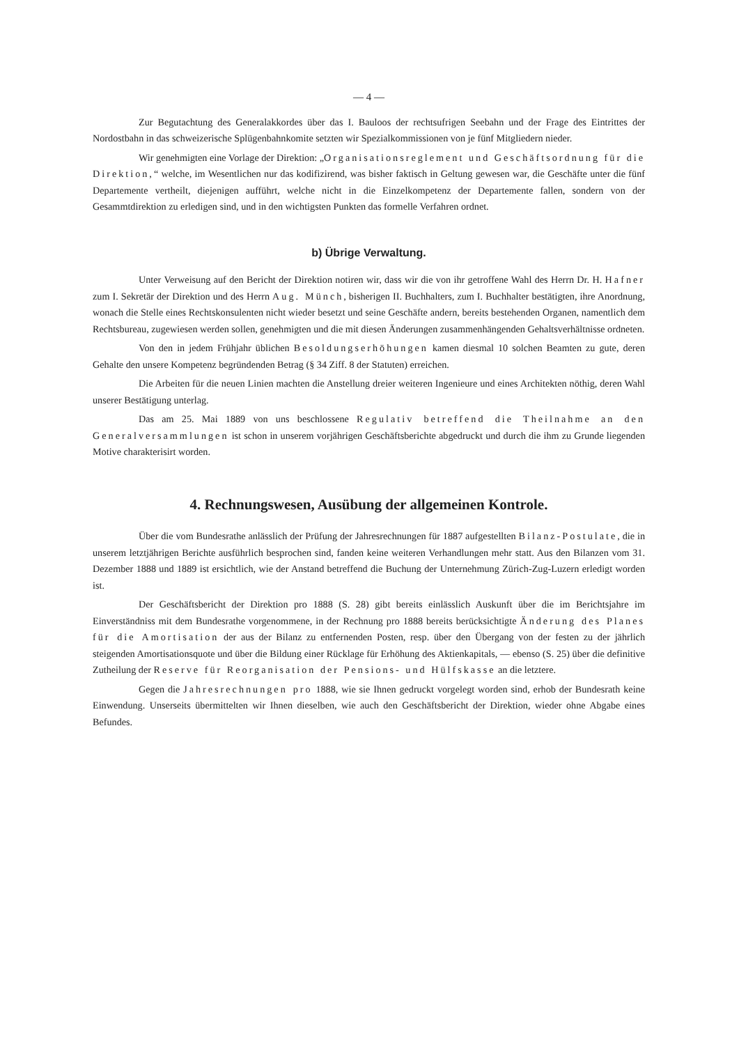— 4 —
Zur Begutachtung des Generalakkordes über das I. Bauloos der rechtsufrigen Seebahn und der Frage des Eintrittes der Nordostbahn in das schweizerische Splügenbahnkomite setzten wir Spezialkommissionen von je fünf Mitgliedern nieder.
Wir genehmigten eine Vorlage der Direktion: „Organisationsreglement und Geschäftsordnung für die Direktion,“ welche, im Wesentlichen nur das kodifizirend, was bisher faktisch in Geltung gewesen war, die Geschäfte unter die fünf Departemente vertheilt, diejenigen aufführt, welche nicht in die Einzelkompetenz der Departemente fallen, sondern von der Gesammtdirektion zu erledigen sind, und in den wichtigsten Punkten das formelle Verfahren ordnet.
b) Übrige Verwaltung.
Unter Verweisung auf den Bericht der Direktion notiren wir, dass wir die von ihr getroffene Wahl des Herrn Dr. H. Hafner zum I. Sekretär der Direktion und des Herrn Aug. Münch, bisherigen II. Buchhalters, zum I. Buchhalter bestätigten, ihre Anordnung, wonach die Stelle eines Rechtskonsulenten nicht wieder besetzt und seine Geschäfte andern, bereits bestehenden Organen, namentlich dem Rechtsbureau, zugewiesen werden sollen, genehmigten und die mit diesen Änderungen zusammenhängenden Gehaltsverhältnisse ordneten.
Von den in jedem Frühjahr üblichen Besoldungserhöhungen kamen diesmal 10 solchen Beamten zu gute, deren Gehalte den unsere Kompetenz begründenden Betrag (§ 34 Ziff. 8 der Statuten) erreichen.
Die Arbeiten für die neuen Linien machten die Anstellung dreier weiteren Ingenieure und eines Architekten nöthig, deren Wahl unserer Bestätigung unterlag.
Das am 25. Mai 1889 von uns beschlossene Regulativ betreffend die Theilnahme an den Generalversammlungen ist schon in unserem vorjährigen Geschäftsberichte abgedruckt und durch die ihm zu Grunde liegenden Motive charakterisirt worden.
4. Rechnungswesen, Ausübung der allgemeinen Kontrole.
Über die vom Bundesrathe anlässlich der Prüfung der Jahresrechnungen für 1887 aufgestellten Bilanz-Postulate, die in unserem letztjährigen Berichte ausführlich besprochen sind, fanden keine weiteren Verhandlungen mehr statt. Aus den Bilanzen vom 31. Dezember 1888 und 1889 ist ersichtlich, wie der Anstand betreffend die Buchung der Unternehmung Zürich-Zug-Luzern erledigt worden ist.
Der Geschäftsbericht der Direktion pro 1888 (S. 28) gibt bereits einlässlich Auskunft über die im Berichtsjahre im Einverständniss mit dem Bundesrathe vorgenommene, in der Rechnung pro 1888 bereits berücksichtigte Änderung des Planes für die Amortisation der aus der Bilanz zu entfernenden Posten, resp. über den Übergang von der festen zu der jährlich steigenden Amortisationsquote und über die Bildung einer Rücklage für Erhöhung des Aktienkapitals, — ebenso (S. 25) über die definitive Zutheilung der Reserve für Reorganisation der Pensions- und Hülfskasse an die letztere.
Gegen die Jahresrechnungen pro 1888, wie sie Ihnen gedruckt vorgelegt worden sind, erhob der Bundesrath keine Einwendung. Unserseits übermittelten wir Ihnen dieselben, wie auch den Geschäftsbericht der Direktion, wieder ohne Abgabe eines Befundes.